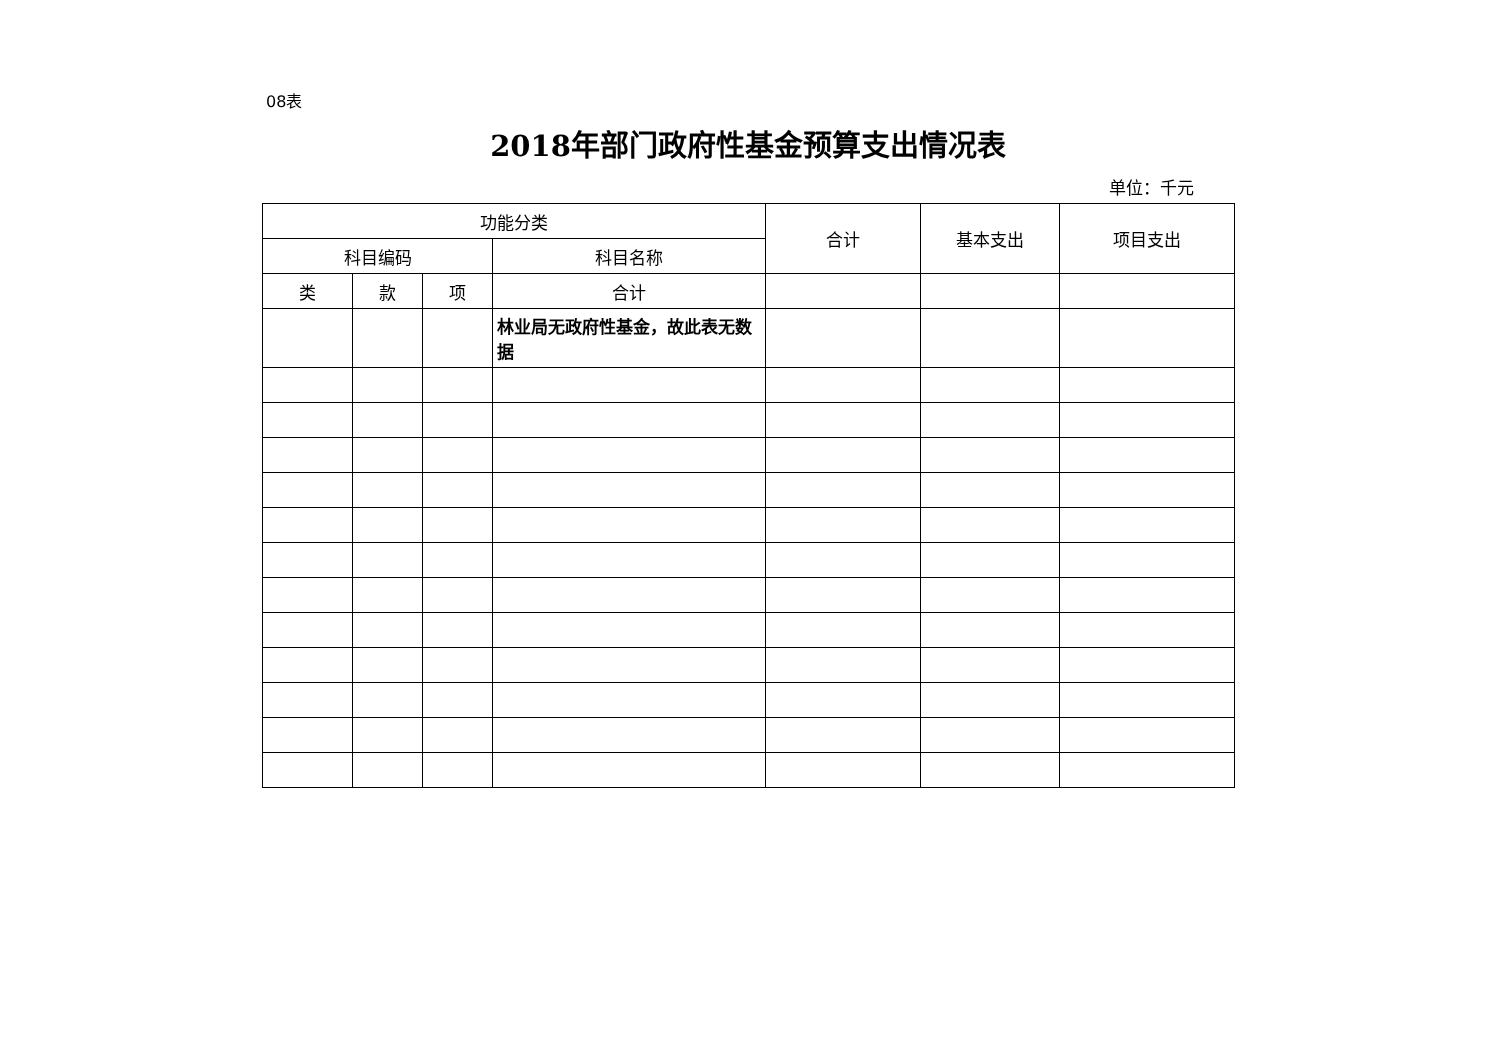08表
2018年部门政府性基金预算支出情况表
单位：千元
| 功能分类 | | | | 合计 | 基本支出 | 项目支出 |
| --- | --- | --- | --- | --- | --- | --- |
| 科目编码 | | | 科目名称 | | | |
| 类 | 款 | 项 | 合计 | | | |
| | | | 林业局无政府性基金，故此表无数据 | | | |